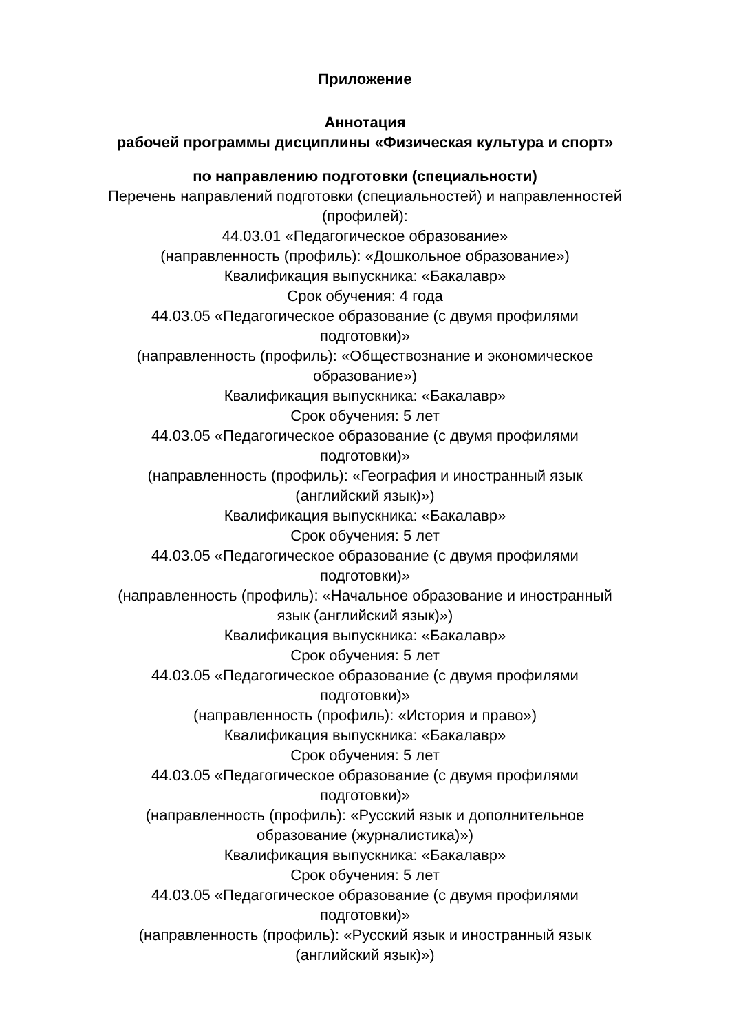Приложение
Аннотация
рабочей программы дисциплины «Физическая культура и спорт»
по направлению подготовки (специальности)
Перечень направлений подготовки (специальностей) и направленностей (профилей):
44.03.01 «Педагогическое образование»
(направленность (профиль): «Дошкольное образование»)
Квалификация выпускника: «Бакалавр»
Срок обучения: 4 года
44.03.05 «Педагогическое образование (с двумя профилями
подготовки)»
(направленность (профиль): «Обществознание и экономическое
образование»)
Квалификация выпускника: «Бакалавр»
Срок обучения: 5 лет
44.03.05 «Педагогическое образование (с двумя профилями
подготовки)»
(направленность (профиль): «География и иностранный язык
(английский язык)»)
Квалификация выпускника: «Бакалавр»
Срок обучения: 5 лет
44.03.05 «Педагогическое образование (с двумя профилями
подготовки)»
(направленность (профиль): «Начальное образование и иностранный
язык (английский язык)»)
Квалификация выпускника: «Бакалавр»
Срок обучения: 5 лет
44.03.05 «Педагогическое образование (с двумя профилями
подготовки)»
(направленность (профиль): «История и право»)
Квалификация выпускника: «Бакалавр»
Срок обучения: 5 лет
44.03.05 «Педагогическое образование (с двумя профилями
подготовки)»
(направленность (профиль): «Русский язык и дополнительное
образование (журналистика)»)
Квалификация выпускника: «Бакалавр»
Срок обучения: 5 лет
44.03.05 «Педагогическое образование (с двумя профилями
подготовки)»
(направленность (профиль): «Русский язык и иностранный язык
(английский язык)»)